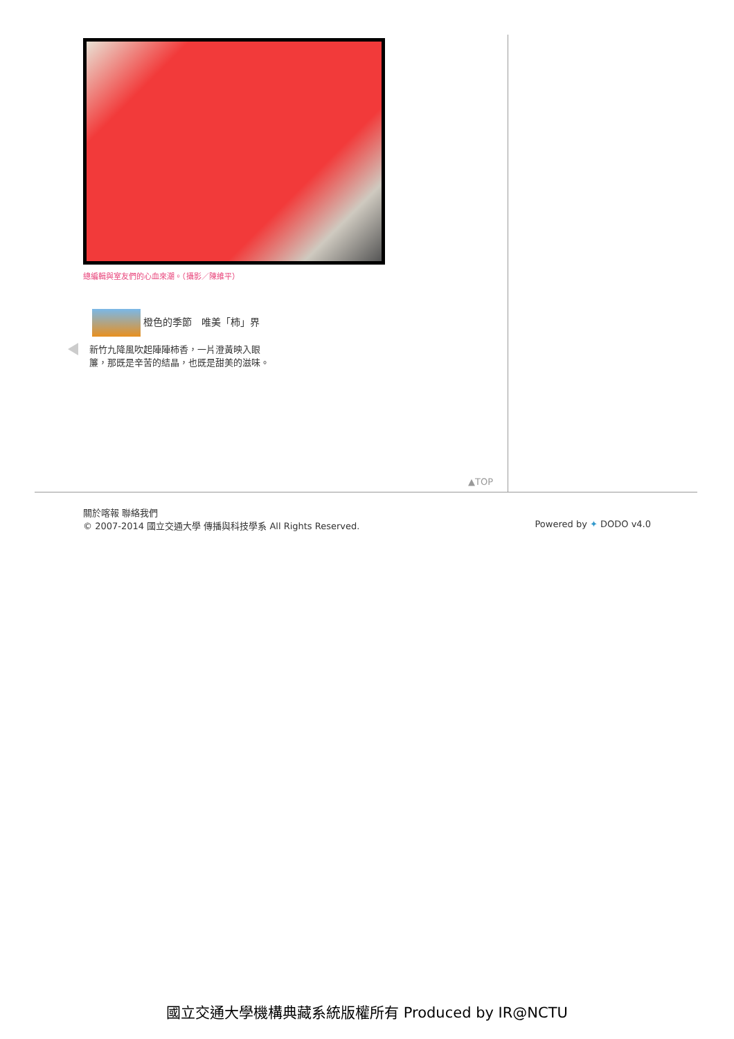總編輯與室友們的心血來潮。（攝影／陳維平）
橙色的季節　唯美「柿」界
新竹九降風吹起陣陣柿香，一片澄黃映入眼簾，那既是辛苦的結晶，也既是甜美的滋味。
▲TOP
關於喀報 聯絡我們
© 2007-2014 國立交通大學 傳播與科技學系 All Rights Reserved. Powered by ✦ DODO v4.0
國立交通大學機構典藏系統版權所有 Produced by IR@NCTU